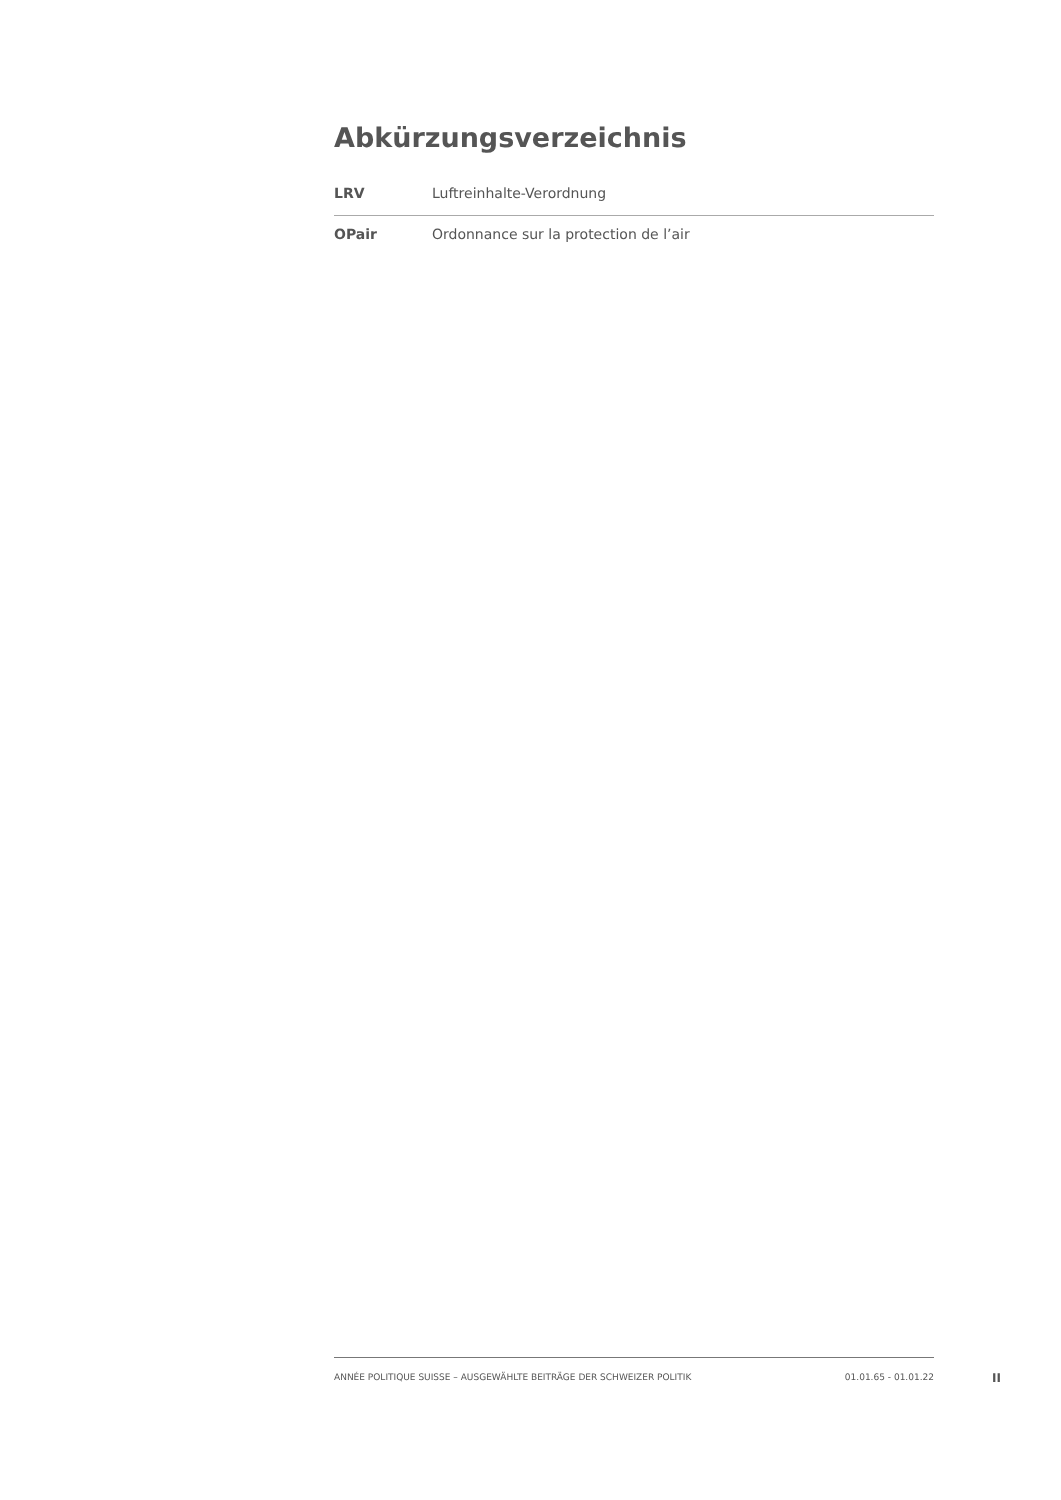Abkürzungsverzeichnis
| LRV | Luftreinhalte-Verordnung |
| OPair | Ordonnance sur la protection de l’air |
ANNÉE POLITIQUE SUISSE – AUSGEWÄHLTE BEITRÄGE DER SCHWEIZER POLITIK 01.01.65 - 01.01.22
II